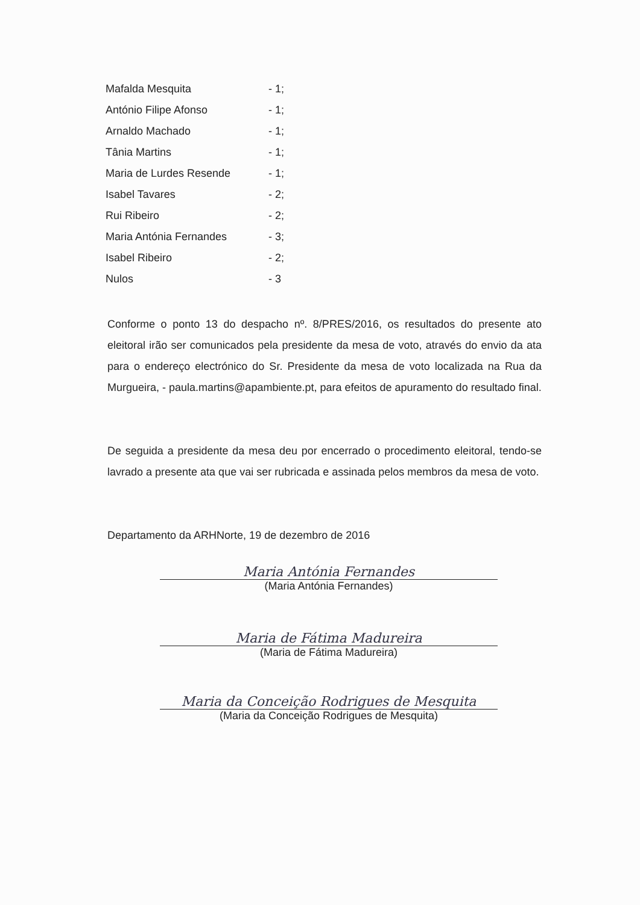| Mafalda Mesquita | - 1; |
| António Filipe Afonso | - 1; |
| Arnaldo Machado | - 1; |
| Tânia Martins | - 1; |
| Maria de Lurdes Resende | - 1; |
| Isabel Tavares | - 2; |
| Rui Ribeiro | - 2; |
| Maria Antónia Fernandes | - 3; |
| Isabel Ribeiro | - 2; |
| Nulos | - 3 |
Conforme o ponto 13 do despacho nº. 8/PRES/2016, os resultados do presente ato eleitoral irão ser comunicados pela presidente da mesa de voto, através do envio da ata para o endereço electrónico do Sr. Presidente da mesa de voto localizada na Rua da Murgueira, - paula.martins@apambiente.pt, para efeitos de apuramento do resultado final.
De seguida a presidente da mesa deu por encerrado o procedimento eleitoral, tendo-se lavrado a presente ata que vai ser rubricada e assinada pelos membros da mesa de voto.
Departamento da ARHNorte, 19 de dezembro de 2016
Maria Antónia Fernandes
(Maria Antónia Fernandes)
Maria de Fátima Madureira
(Maria de Fátima Madureira)
Maria da Conceição Rodrigues de Mesquita
(Maria da Conceição Rodrigues de Mesquita)